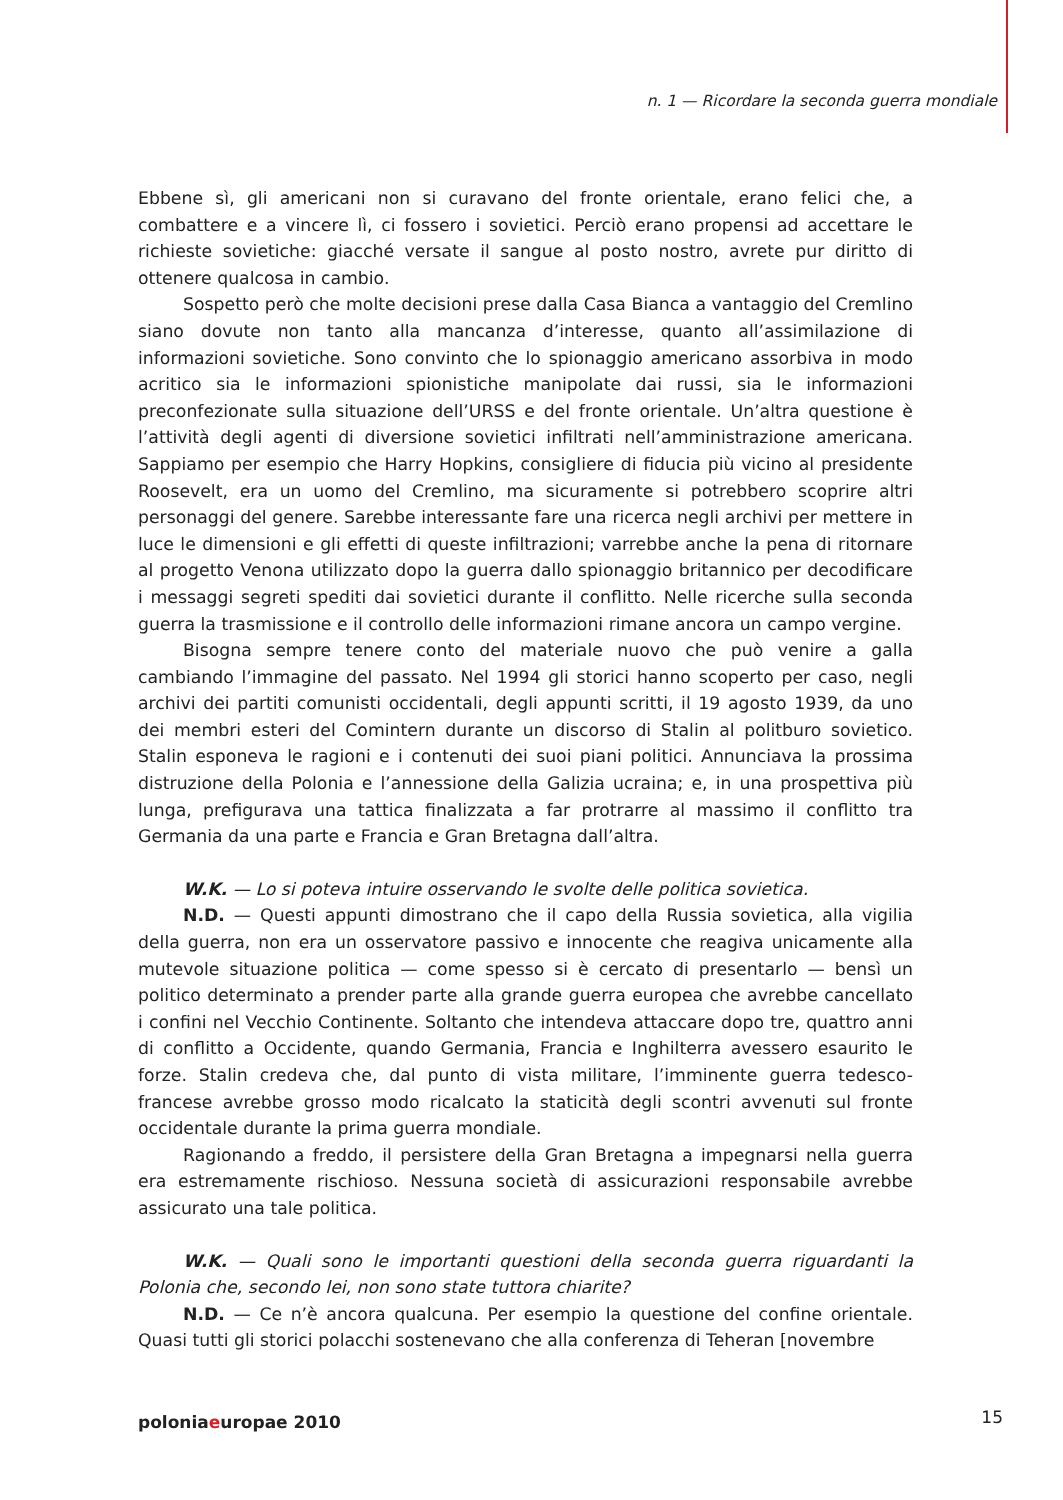n. 1 — Ricordare la seconda guerra mondiale
Ebbene sì, gli americani non si curavano del fronte orientale, erano felici che, a combattere e a vincere lì, ci fossero i sovietici. Perciò erano propensi ad accettare le richieste sovietiche: giacché versate il sangue al posto nostro, avrete pur diritto di ottenere qualcosa in cambio.
Sospetto però che molte decisioni prese dalla Casa Bianca a vantaggio del Cremlino siano dovute non tanto alla mancanza d’interesse, quanto all’assimilazione di informazioni sovietiche. Sono convinto che lo spionaggio americano assorbiva in modo acritico sia le informazioni spionistiche manipolate dai russi, sia le informazioni preconfezionate sulla situazione dell’URSS e del fronte orientale. Un’altra questione è l’attività degli agenti di diversione sovietici infiltrati nell’amministrazione americana. Sappiamo per esempio che Harry Hopkins, consigliere di fiducia più vicino al presidente Roosevelt, era un uomo del Cremlino, ma sicuramente si potrebbero scoprire altri personaggi del genere. Sarebbe interessante fare una ricerca negli archivi per mettere in luce le dimensioni e gli effetti di queste infiltrazioni; varrebbe anche la pena di ritornare al progetto Venona utilizzato dopo la guerra dallo spionaggio britannico per decodificare i messaggi segreti spediti dai sovietici durante il conflitto. Nelle ricerche sulla seconda guerra la trasmissione e il controllo delle informazioni rimane ancora un campo vergine.
Bisogna sempre tenere conto del materiale nuovo che può venire a galla cambiando l’immagine del passato. Nel 1994 gli storici hanno scoperto per caso, negli archivi dei partiti comunisti occidentali, degli appunti scritti, il 19 agosto 1939, da uno dei membri esteri del Comintern durante un discorso di Stalin al politburo sovietico. Stalin esponeva le ragioni e i contenuti dei suoi piani politici. Annunciava la prossima distruzione della Polonia e l’annessione della Galizia ucraina; e, in una prospettiva più lunga, prefigurava una tattica finalizzata a far protrarre al massimo il conflitto tra Germania da una parte e Francia e Gran Bretagna dall’altra.
W.K. — Lo si poteva intuire osservando le svolte delle politica sovietica.
N.D. — Questi appunti dimostrano che il capo della Russia sovietica, alla vigilia della guerra, non era un osservatore passivo e innocente che reagiva unicamente alla mutevole situazione politica — come spesso si è cercato di presentarlo — bensì un politico determinato a prender parte alla grande guerra europea che avrebbe cancellato i confini nel Vecchio Continente. Soltanto che intendeva attaccare dopo tre, quattro anni di conflitto a Occidente, quando Germania, Francia e Inghilterra avessero esaurito le forze. Stalin credeva che, dal punto di vista militare, l’imminente guerra tedesco-francese avrebbe grosso modo ricalcato la staticità degli scontri avvenuti sul fronte occidentale durante la prima guerra mondiale.
Ragionando a freddo, il persistere della Gran Bretagna a impegnarsi nella guerra era estremamente rischioso. Nessuna società di assicurazioni responsabile avrebbe assicurato una tale politica.
W.K. — Quali sono le importanti questioni della seconda guerra riguardanti la Polonia che, secondo lei, non sono state tuttora chiarite?
N.D. — Ce n’è ancora qualcuna. Per esempio la questione del confine orientale. Quasi tutti gli storici polacchi sostenevano che alla conferenza di Teheran [novembre
poloniaeuropae 2010 15